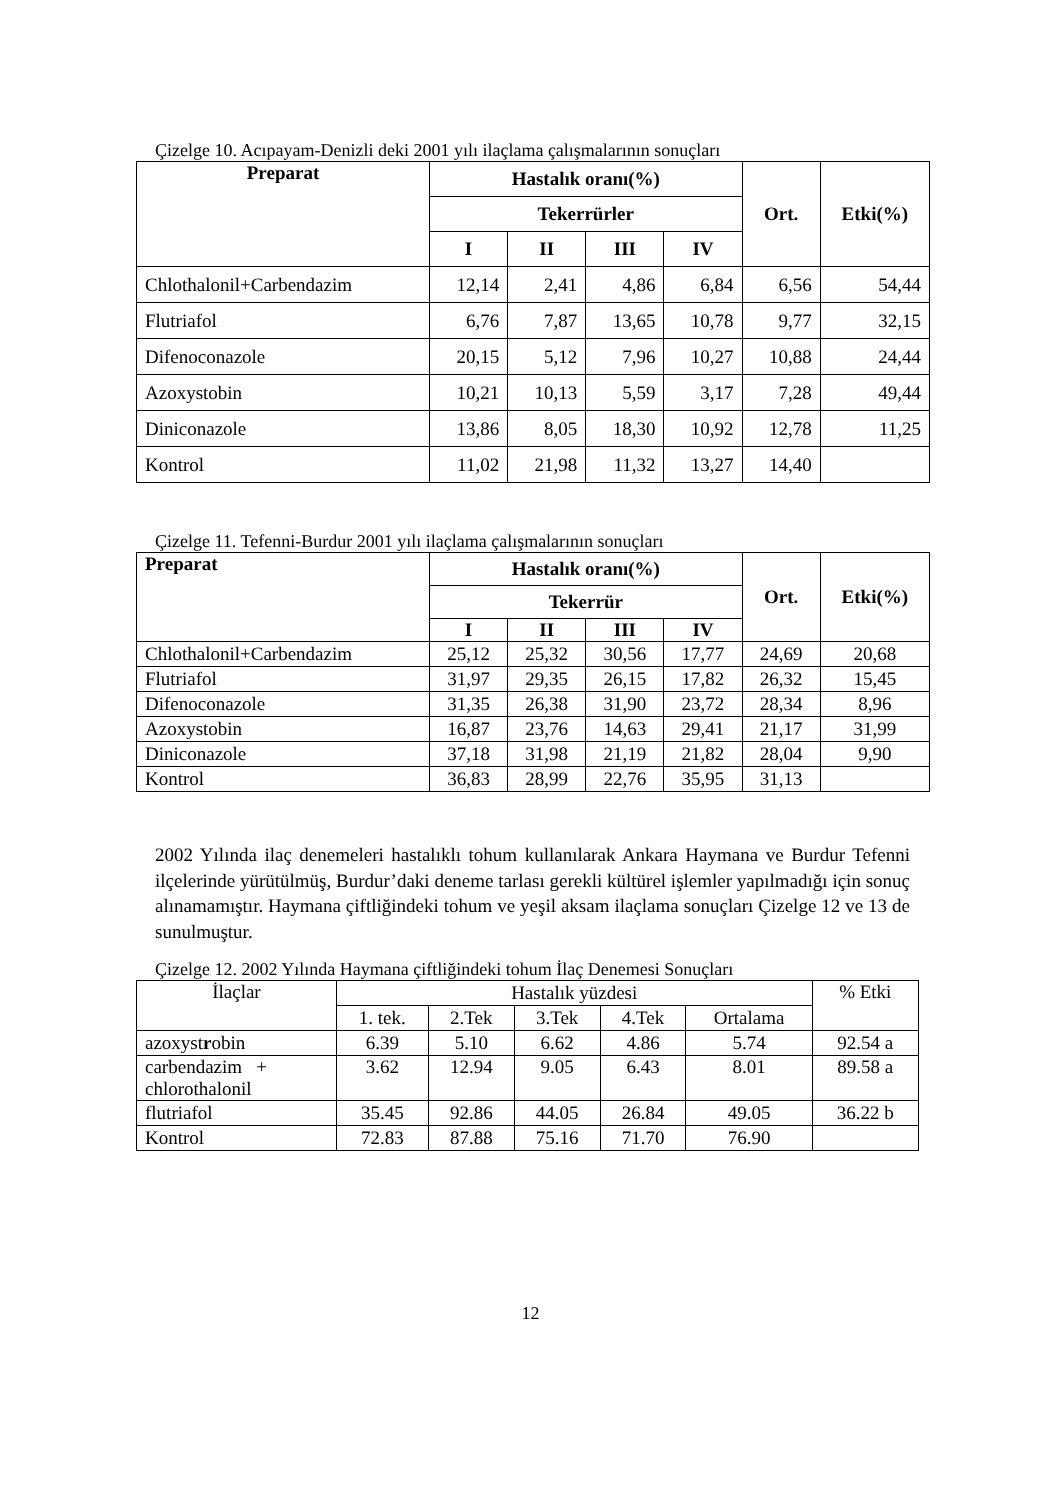Çizelge 10. Acıpayam-Denizli deki 2001 yılı ilaçlama çalışmalarının sonuçları
| Preparat | Hastalık oranı(%) | | | | Ort. | Etki(%) |
| --- | --- | --- | --- | --- | --- | --- |
| | Tekerrürler | | | | | |
| | I | II | III | IV | | |
| Chlothalonil+Carbendazim | 12,14 | 2,41 | 4,86 | 6,84 | 6,56 | 54,44 |
| Flutriafol | 6,76 | 7,87 | 13,65 | 10,78 | 9,77 | 32,15 |
| Difenoconazole | 20,15 | 5,12 | 7,96 | 10,27 | 10,88 | 24,44 |
| Azoxystobin | 10,21 | 10,13 | 5,59 | 3,17 | 7,28 | 49,44 |
| Diniconazole | 13,86 | 8,05 | 18,30 | 10,92 | 12,78 | 11,25 |
| Kontrol | 11,02 | 21,98 | 11,32 | 13,27 | 14,40 | |
Çizelge 11. Tefenni-Burdur 2001 yılı ilaçlama çalışmalarının sonuçları
| Preparat | Hastalık oranı(%) | | | | Ort. | Etki(%) |
| --- | --- | --- | --- | --- | --- | --- |
| | Tekerrür | | | | | |
| | I | II | III | IV | | |
| Chlothalonil+Carbendazim | 25,12 | 25,32 | 30,56 | 17,77 | 24,69 | 20,68 |
| Flutriafol | 31,97 | 29,35 | 26,15 | 17,82 | 26,32 | 15,45 |
| Difenoconazole | 31,35 | 26,38 | 31,90 | 23,72 | 28,34 | 8,96 |
| Azoxystobin | 16,87 | 23,76 | 14,63 | 29,41 | 21,17 | 31,99 |
| Diniconazole | 37,18 | 31,98 | 21,19 | 21,82 | 28,04 | 9,90 |
| Kontrol | 36,83 | 28,99 | 22,76 | 35,95 | 31,13 | |
2002 Yılında ilaç denemeleri hastalıklı tohum kullanılarak Ankara Haymana ve Burdur Tefenni ilçelerinde yürütülmüş, Burdur’daki deneme tarlası gerekli kültürel işlemler yapılmadığı için sonuç alınamamıştır. Haymana çiftliğindeki tohum ve yeşil aksam ilaçlama sonuçları Çizelge 12 ve 13 de sunulmuştur.
Çizelge 12. 2002 Yılında Haymana çiftliğindeki tohum İlaç Denemesi Sonuçları
| İlaçlar | Hastalık yüzdesi | | | | | % Etki |
| --- | --- | --- | --- | --- | --- | --- |
| | 1. tek. | 2.Tek | 3.Tek | 4.Tek | Ortalama | |
| azoxyst r obin | 6.39 | 5.10 | 6.62 | 4.86 | 5.74 | 92.54 a |
| carbendazim + chlorothalonil | 3.62 | 12.94 | 9.05 | 6.43 | 8.01 | 89.58 a |
| flutriafol | 35.45 | 92.86 | 44.05 | 26.84 | 49.05 | 36.22 b |
| Kontrol | 72.83 | 87.88 | 75.16 | 71.70 | 76.90 | |
12